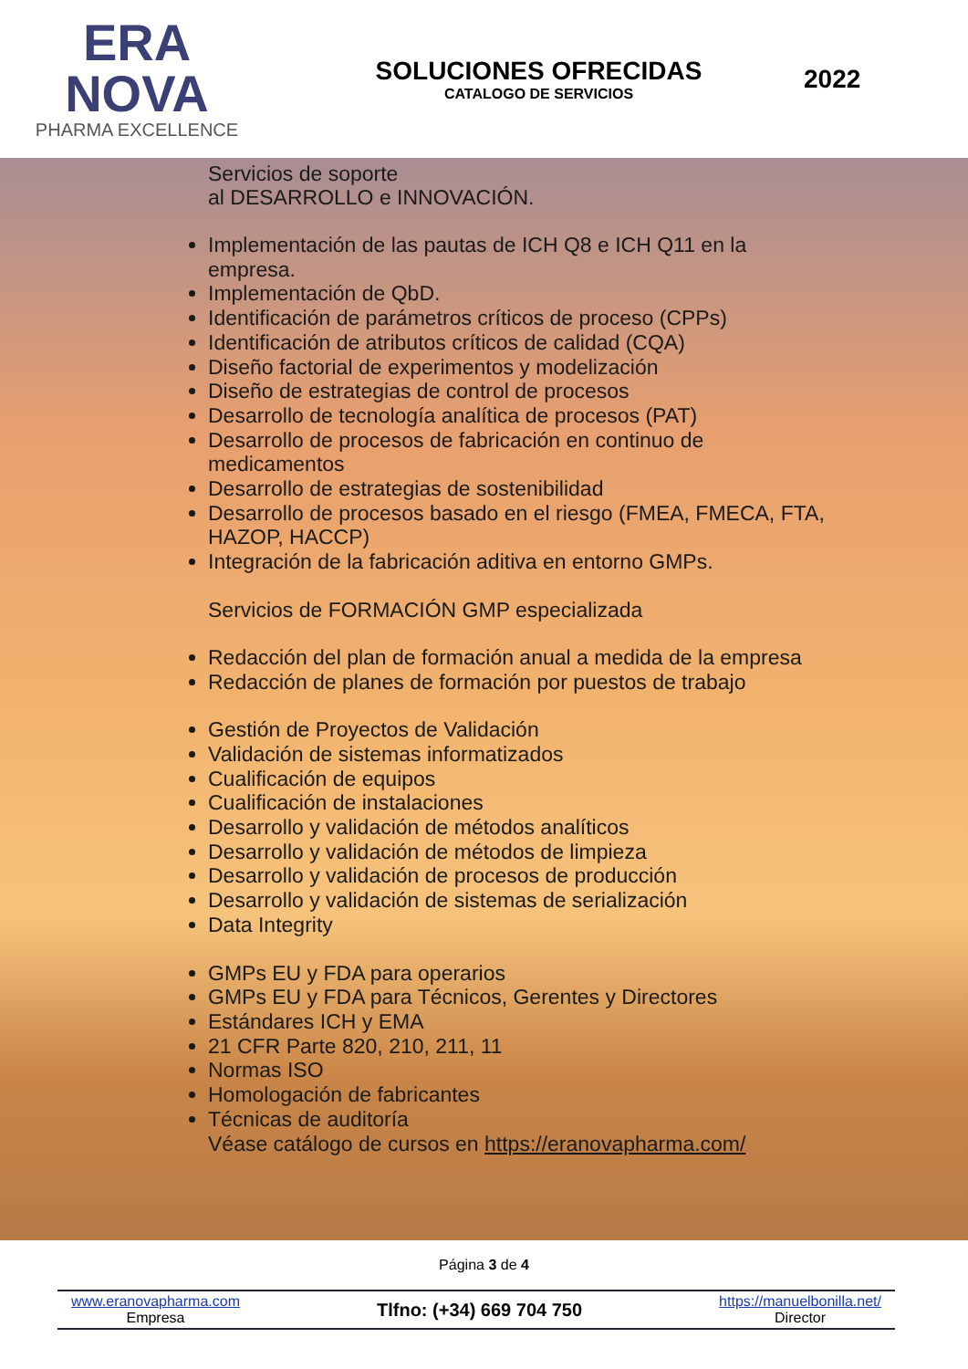ERA
NOVA
PHARMA EXCELLENCE
SOLUCIONES OFRECIDAS
CATALOGO DE SERVICIOS
2022
Servicios de soporte
al DESARROLLO e INNOVACIÓN.
Implementación de las pautas de ICH Q8 e ICH Q11 en la empresa.
Implementación de QbD.
Identificación de parámetros críticos de proceso (CPPs)
Identificación de atributos críticos de calidad (CQA)
Diseño factorial de experimentos y modelización
Diseño de estrategias de control de procesos
Desarrollo de tecnología analítica de procesos (PAT)
Desarrollo de procesos de fabricación en continuo de medicamentos
Desarrollo de estrategias de sostenibilidad
Desarrollo de procesos basado en el riesgo (FMEA, FMECA, FTA, HAZOP, HACCP)
Integración de la fabricación aditiva en entorno GMPs.
Servicios de FORMACIÓN GMP especializada
Redacción del plan de formación anual a medida de la empresa
Redacción de planes de formación por puestos de trabajo
Gestión de Proyectos de Validación
Validación de sistemas informatizados
Cualificación de equipos
Cualificación de instalaciones
Desarrollo y validación de métodos analíticos
Desarrollo y validación de métodos de limpieza
Desarrollo y validación de procesos de producción
Desarrollo y validación de sistemas de serialización
Data Integrity
GMPs EU y FDA para operarios
GMPs EU y FDA para Técnicos, Gerentes y Directores
Estándares ICH y EMA
21 CFR Parte 820, 210, 211, 11
Normas ISO
Homologación de fabricantes
Técnicas de auditoría
Véase catálogo de cursos en https://eranovapharma.com/
Página 3 de 4
www.eranovapharma.com
Empresa
Tlfno: (+34) 669 704 750
https://manuelbonilla.net/
Director